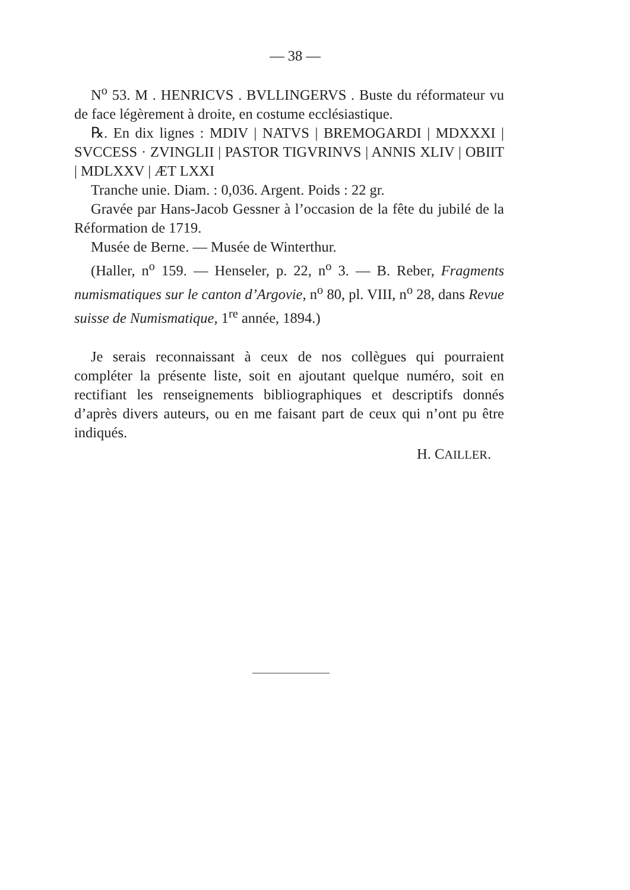— 38 —
N<sup>o</sup> 53. M . HENRICVS . BVLLINGERVS . Buste du réformateur vu de face légèrement à droite, en costume ecclésiastique.
℞. En dix lignes : MDIV | NATVS | BREMOGARDI | MDXXXI | SVCCESS · ZVINGLII | PASTOR TIGVRINVS | ANNIS XLIV | OBIIT | MDLXXV | ÆT LXXI
Tranche unie. Diam. : 0,036. Argent. Poids : 22 gr.
Gravée par Hans-Jacob Gessner à l’occasion de la fête du jubilé de la Réformation de 1719.
Musée de Berne. — Musée de Winterthur.
(Haller, n<sup>o</sup> 159. — Henseler, p. 22, n<sup>o</sup> 3. — B. Reber, Fragments numismatiques sur le canton d’Argovie, n<sup>o</sup> 80, pl. VIII, n<sup>o</sup> 28, dans Revue suisse de Numismatique, 1<sup>re</sup> année, 1894.)
Je serais reconnaissant à ceux de nos collègues qui pourraient compléter la présente liste, soit en ajoutant quelque numéro, soit en rectifiant les renseignements bibliographiques et descriptifs donnés d’après divers auteurs, ou en me faisant part de ceux qui n’ont pu être indiqués.
H. CAILLER.